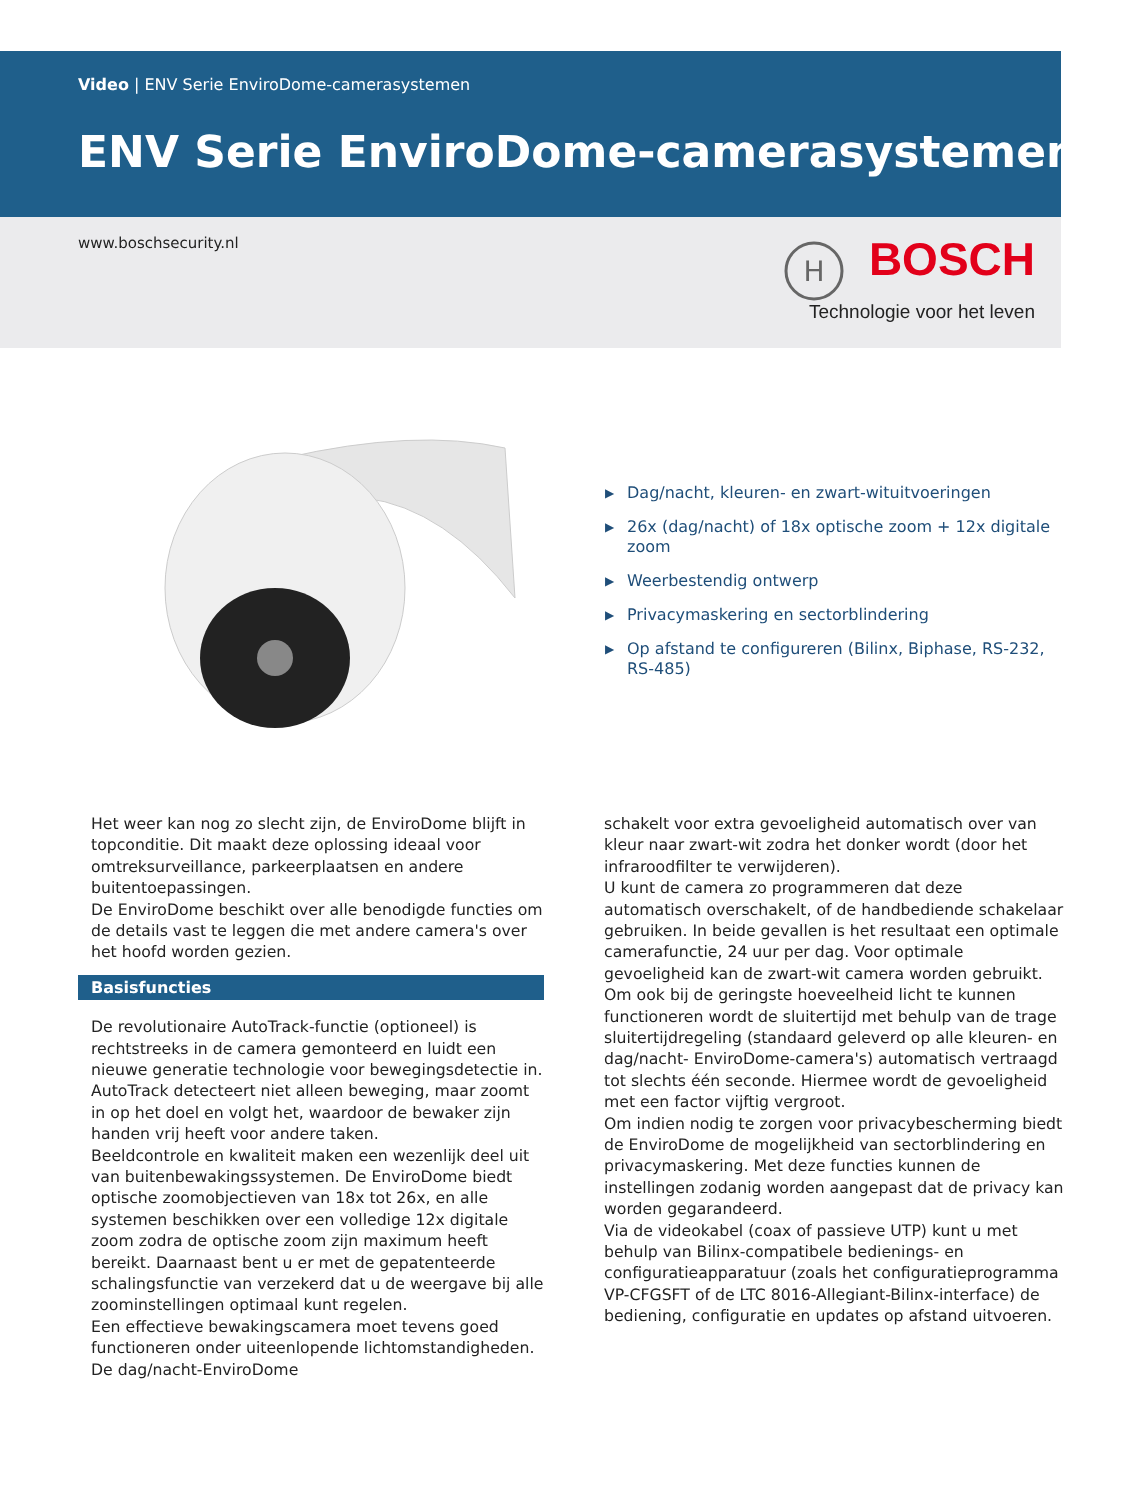Video | ENV Serie EnviroDome-camerasystemen
ENV Serie EnviroDome-camerasystemen
www.boschsecurity.nl
H
BOSCH
Technologie voor het leven
▶ Dag/nacht, kleuren- en zwart-wituitvoeringen
▶ 26x (dag/nacht) of 18x optische zoom + 12x digitale zoom
▶ Weerbestendig ontwerp
▶ Privacymaskering en sectorblindering
▶ Op afstand te configureren (Bilinx, Biphase, RS-232, RS-485)
Het weer kan nog zo slecht zijn, de EnviroDome blijft in topconditie. Dit maakt deze oplossing ideaal voor omtreksurveillance, parkeerplaatsen en andere buitentoepassingen.
De EnviroDome beschikt over alle benodigde functies om de details vast te leggen die met andere camera's over het hoofd worden gezien.
Basisfuncties
De revolutionaire AutoTrack-functie (optioneel) is rechtstreeks in de camera gemonteerd en luidt een nieuwe generatie technologie voor bewegingsdetectie in. AutoTrack detecteert niet alleen beweging, maar zoomt in op het doel en volgt het, waardoor de bewaker zijn handen vrij heeft voor andere taken.
Beeldcontrole en kwaliteit maken een wezenlijk deel uit van buitenbewakingssystemen. De EnviroDome biedt optische zoomobjectieven van 18x tot 26x, en alle systemen beschikken over een volledige 12x digitale zoom zodra de optische zoom zijn maximum heeft bereikt. Daarnaast bent u er met de gepatenteerde schalingsfunctie van verzekerd dat u de weergave bij alle zoominstellingen optimaal kunt regelen.
Een effectieve bewakingscamera moet tevens goed functioneren onder uiteenlopende lichtomstandigheden. De dag/nacht-EnviroDome
schakelt voor extra gevoeligheid automatisch over van kleur naar zwart-wit zodra het donker wordt (door het infraroodfilter te verwijderen).
U kunt de camera zo programmeren dat deze automatisch overschakelt, of de handbediende schakelaar gebruiken. In beide gevallen is het resultaat een optimale camerafunctie, 24 uur per dag. Voor optimale gevoeligheid kan de zwart-wit camera worden gebruikt. Om ook bij de geringste hoeveelheid licht te kunnen functioneren wordt de sluitertijd met behulp van de trage sluitertijdregeling (standaard geleverd op alle kleuren- en dag/nacht- EnviroDome-camera's) automatisch vertraagd tot slechts één seconde. Hiermee wordt de gevoeligheid met een factor vijftig vergroot.
Om indien nodig te zorgen voor privacybescherming biedt de EnviroDome de mogelijkheid van sectorblindering en privacymaskering. Met deze functies kunnen de instellingen zodanig worden aangepast dat de privacy kan worden gegarandeerd.
Via de videokabel (coax of passieve UTP) kunt u met behulp van Bilinx-compatibele bedienings- en configuratieapparatuur (zoals het configuratieprogramma VP-CFGSFT of de LTC 8016-Allegiant-Bilinx-interface) de bediening, configuratie en updates op afstand uitvoeren.